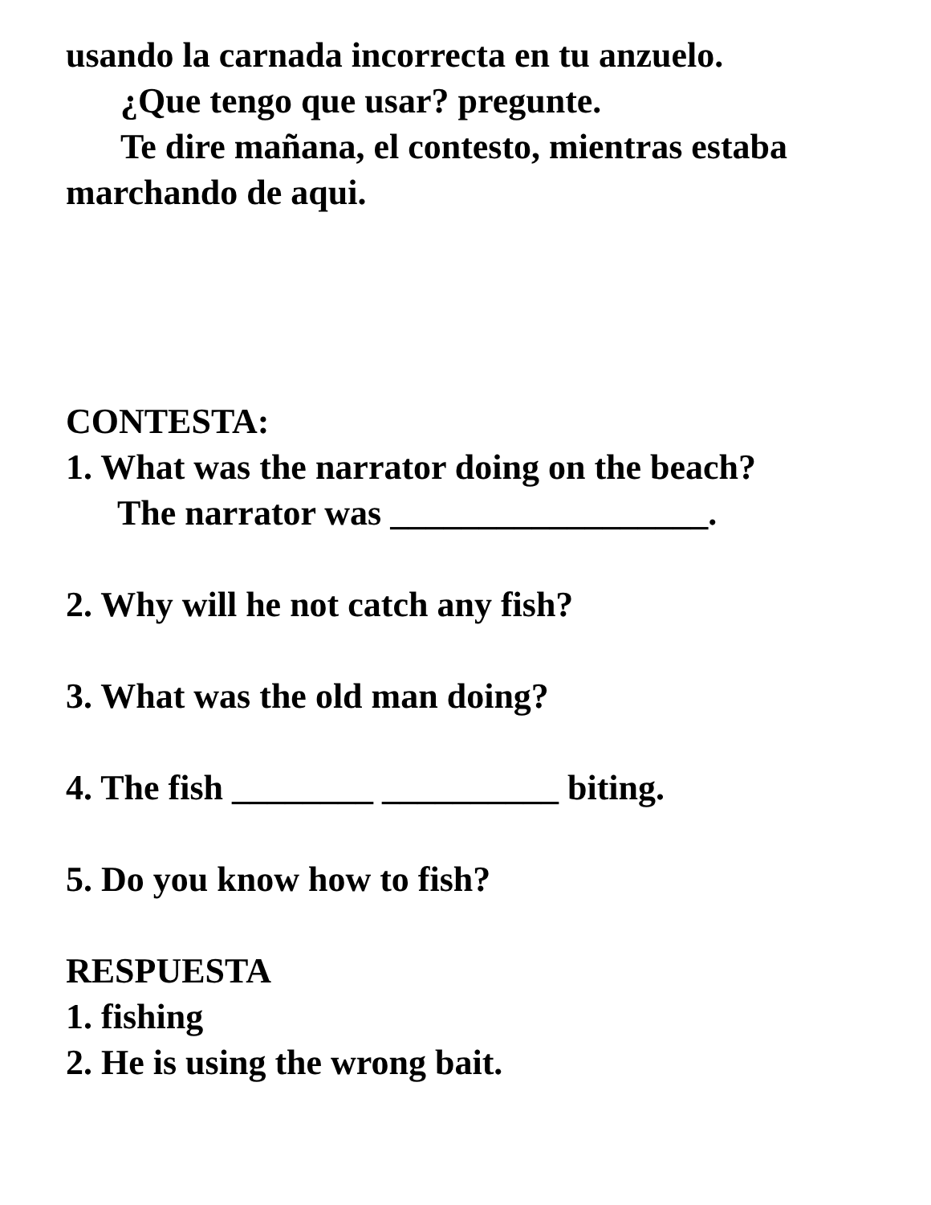usando la carnada incorrecta en tu anzuelo.
¿Que tengo que usar? pregunte.
Te dire mañana, el contesto, mientras estaba
marchando de aqui.
CONTESTA:
1. What was the narrator doing on the beach?
The narrator was __________________.
2. Why will he not catch any fish?
3. What was the old man doing?
4. The fish ________ __________ biting.
5. Do you know how to fish?
RESPUESTA
1. fishing
2. He is using the wrong bait.